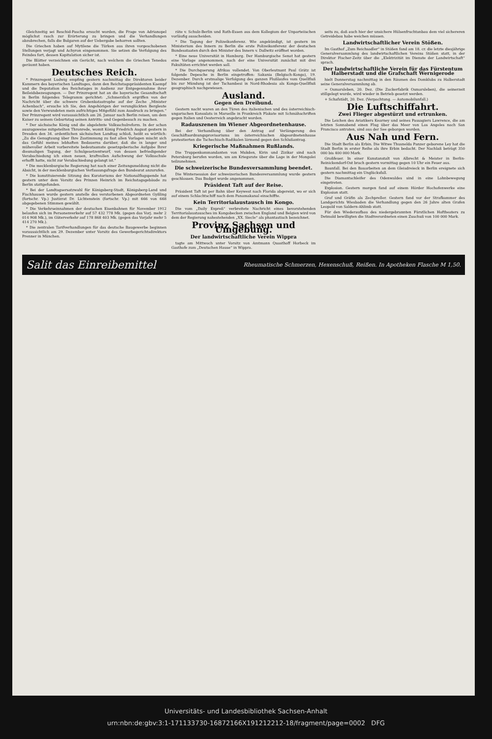Gleichzeitig sei Reschid-Pascha ersucht worden, die Frage von Adrianopel möglichst rasch zur Erörterung zu bringen und die Verhandlungen abzubrechen, falls die Bulgaren auf der Uebergabe beharren sollten.
Die Griechen haben auf Mytilene die Türken aus ihren vorgeschobenen Stellungen verjagt und Achyron eingenommen. Sie setzen die Verfolgung des Feindes fort, dessen Kapitulation sicher ist.
Die Blätter verzeichnen ein Gerücht, nach welchem die Griechen Tenedos geräumt haben.
Deutsches Reich.
* Prinzregent Ludwig empfing gestern nachmittag die Direktoren beider Kammern des bayerischen Landtages, dann den Reichstagspräsidenten Kaempf und die Deputation des Reichstages in Audienz zur Entgegennahme ihrer Beileidsbezeugungen. — Der Prinzregent hat an die bayerische Gesandtschaft in Berlin folgendes Telegramm gerichtet: „Schmerzlich ergriffen von der Nachricht über die schwere Grubenkatastrophe auf der Zeche „Minister Achenbach“, ersuche ich Sie, den Angehörigen der verunglückten Bergleute sowie den Verwundeten mein aufrichtiges Mitgefühl zum Ausdruck zu bringen.“ Der Prinzregent wird voraussichtlich am 26. Januar nach Berlin reisen, um dem Kaiser zu seinem Geburtstag seinen Antritts- und Gegenbesuch zu machen.
* Der sächsische König und die abgelehnte Volksschulreform. In der schon auszugsweise mitgeteilten Thronrede, womit König Friedrich August gestern in Dresden den 34. ordentlichen sächsischen Landtag schloß, heißt es wörtlich: „Zu die Genugtuung über Ihre Zustimmung zu fast allen Vorlagen mischt sich das Gefühl meines lebhaften Bedauerns darüber, daß die in langer und mühevoller Arbeit vorbereitete bedeutsamste gesetzgeberische Aufgabe Ihrer diesmaligen Tagung, der Schulgesetzentwurf, von dessen befriedigender Verabschiedung ich einen neuen, kraftvollen Aufschwung der Volksschule erhofft hatte, nicht zur Verabschiedung gelangt ist.“
* Die mecklenburgische Regierung hat nach einer Zeitungsmeldung nicht die Absicht, in der mecklenburgischen Verfassungsfrage den Bundesrat anzurufen.
* Die konstituierende Sitzung des Kuratoriums der Nationalflugspende hat gestern unter dem Vorsitz des Prinzen Heinrich im Reichstagsgebäude zu Berlin stattgefunden.
* Bei der Landtagsersatzwahl für Königsberg-Stadt, Königsberg-Land und Fischhausen wurde gestern anstelle des verstorbenen Abgeordneten Gyßling (fortschr. Vp.) Justizrat Dr. Lichtenstein (fortschr. Vp.) mit 666 von 668 abgegebenen Stimmen gewählt.
* Die Verkehrseinnahmen der deutschen Eisenbahnen für November 1912 belaufen sich im Personenverkehr auf 57 432 778 Mk. (gegen das Vorj. mehr 2 014 908 Mk.), im Güterverkehr auf 178 868 403 Mk. (gegen das Vorjahr mehr 5 414 270 Mk.).
* Die zentralen Tarifverhandlungen für das deutsche Baugewerbe beginnen voraussichtlich am 29. Dezember unter Vorsitz des Gewerbegerichtsdirektors Prenner in München.
räte v. Schulz-Berlin und Rath-Essen aus dem Kollegium der Unparteiischen vorläufig ausscheiden.
* Die Tagung der Polizeikonferenz. Wie angekündigt, ist gestern im Ministerium des Innern zu Berlin die erste Polizeikonferenz der deutschen Bundesstaaten durch den Minister des Innern v. Dallwitz eröffnet worden.
* Eine neue Universität in Hamburg. Der Hamburgische Senat hat gestern eine Vorlage angenommen, nach der eine Universität zunächst mit drei Fakultäten errichtet werden soll.
* Die Durchquerung Afrikas vollendet. Von Oberleutnant Paul Grätz ist folgende Depesche in Berlin eingetroffen: Sakania (Belgisch-Kongo), 19. Dezember. Durch erstmalige Verfolgung des ganzen Flußlaufes vom Quellfluß bis zur Mündung ist der Tschambesi in Nord-Rhodesia als Kongo-Quellfluß geographisch nachgewiesen.
Ausland.
Gegen den Dreibund.
Gestern nacht waren an den Türen des italienischen und des österreichisch-ungarischen Konsulats in Marseille in Frankreich Plakate mit Schmähschriften gegen Italien und Oesterreich angebracht worden.
Radauszenen im Wiener Abgeordnetenhause.
Bei der Verhandlung über den Antrag auf Verlängerung des Geschäftsordnungsprovisoriums im österreichischen Abgeordnetenhause protestierten die Tschechisch-Radikalen lärmend gegen den Schlußantrag.
Kriegerische Maßnahmen Rußlands.
Die Truppenkommandanten von Mukden, Kirin und Zizikar sind nach Petersburg berufen worden, um am Kriegsrate über die Lage in der Mongolei teilzunehmen.
Die schweizerische Bundesversammlung beendet.
Die Wintersession der schweizerischen Bundesversammlung wurde gestern geschlossen. Das Budget wurde angenommen.
Präsident Taft auf der Reise.
Präsident Taft ist per Bahn über Keywest nach Florida abgereist, wo er sich auf einem Schlachtschiff nach dem Panamakanal einschiffte.
Kein Territorialaustausch im Kongo.
Die vom „Daily Expreß“ verbreitete Nachricht eines bevorstehenden Territorialaustausches im Kongobecken zwischen England und Belgien wird von dem der Regierung nahestehenden „XX. Siecle“ als phantastisch bezeichnet.
Provinz Sachsen und Umgebung.
Der landwirtschaftliche Verein Wippra
tagte am Mittwoch unter Vorsitz von Amtmann Quasthoff Horbeck im Gasthofe zum „Deutschen Hause“ in Wippra.
seits zu, daß auch hier der unsichere Hülsenfruchtanbau dem viel sichereren Getreidebau habe weichen müssen.
Landwirtschaftlicher Verein Stößen.
Im Gasthof „Zum Reichsadler“ in Stößen fand am 18. cr. die letzte diesjährige Generalversammlung des landwirtschaftlichen Vereins Stößen statt, in der Direktor Fischer-Zeitz über die „Elektrizität im Dienste der Landwirtschaft“ sprach.
Der landwirtschaftliche Verein für das Fürstentum Halberstadt und die Grafschaft Wernigerode
hielt Donnerstag nachmittag in den Räumen des Domklubs zu Halberstadt seine Generalversammlung ab.
= Osmarsleben, 20. Dez. (Die Zuckerfabrik Osmarsleben), die seinerzeit stillgelegt wurde, wird wieder in Betrieb gesetzt werden.
+ Schafstädt, 20. Dez. (Verpachtung. — Automobilunfall.)
Die Luftschiffahrt.
Zwei Flieger abgestürzt und ertrunken.
Die Leichen des Aviatikers Kearney und seines Passagiers Lawrence, die am letzten Sonnabend einen Flug über das Meer von Los Angeles nach San Francisco antraten, sind aus der See geborgen worden.
Aus Nah und Fern.
Die Stadt Berlin als Erbin. Die Witwe Thusnelda Panzer geborene Ley hat die Stadt Berlin in erster Reihe als ihre Erbin bedacht. Der Nachlaß beträgt 350 000 bis 400 000 Mark.
Großfeuer. In einer Kunstanstalt von Albrecht & Meister in Berlin-Reinickendorf-Ost brach gestern vormittag gegen 10 Uhr ein Feuer aus.
Baunfall. Bei den Bauarbeiten an dem Gleisdreieck in Berlin ereignete sich gestern nachmittag ein Unglücksfall.
Die Diamantschleifer des Odenwaldes sind in eine Lohnbewegung eingetreten.
Explosion. Gestern morgen fand auf einem Hörder Hochofenwerke eine Explosion statt.
Graf und Gräfin als Zechpreller. Gestern fand vor der Strafkammer des Landgerichts Wiesbaden die Verhandlung gegen den 26 Jahre alten Grafen Leopold von Saldern-Ahlimb statt.
Für den Wiederaufbau des niedergebrannten Fürstlichen Hoftheaters zu Detmold bewilligten die Stadtverordneten einen Zuschuß von 100 000 Mark.
Salit das Einreibemittel Rheumatische Schmerzen, Hexenschuß, Reißen. In Apotheken Flasche M 1,50.
Universitäts- und Landesbibliothek Sachsen-Anhalt
urn:nbn:de:gbv:3:1-171133730-16872166X191212212-18/fragment/page=0002 DFG